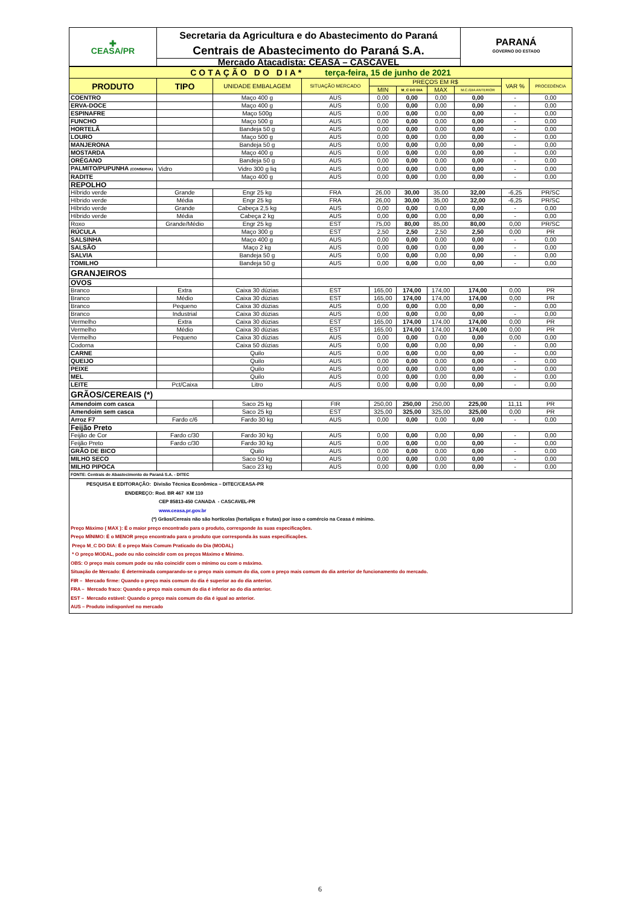| ✚ CEASA/PR | Secretaria da Agricultura e do Abastecimento do Paraná | PARANÁ GOVERNO DO ESTADO |
| | Centrais de Abastecimento do Paraná S.A. | |
| | Mercado Atacadista: CEASA – CASCAVEL | |
| COTAÇÃO DO DIA* terça-feira, 15 de junho de 2021 | | | | | | | | | |
| PRODUTO | TIPO | UNIDADE EMBALAGEM | SITUAÇÃO MERCADO | PREÇOS EM R$ | | | | VAR % | PROCEDÊNCIA |
| | | | | MIN | M_C DO DIA | MAX | M.C./DIA ANTERIOR | | |
| COENTRO | | Maço 400 g | AUS | 0,00 | 0,00 | 0,00 | 0,00 | - | 0,00 |
| ERVA-DOCE | | Maço 400 g | AUS | 0,00 | 0,00 | 0,00 | 0,00 | - | 0,00 |
| ESPINAFRE | | Maço 500g | AUS | 0,00 | 0,00 | 0,00 | 0,00 | - | 0,00 |
| FUNCHO | | Maço 500 g | AUS | 0,00 | 0,00 | 0,00 | 0,00 | - | 0,00 |
| HORTELÃ | | Bandeja 50 g | AUS | 0,00 | 0,00 | 0,00 | 0,00 | - | 0,00 |
| LOURO | | Maço 500 g | AUS | 0,00 | 0,00 | 0,00 | 0,00 | - | 0,00 |
| MANJERONA | | Bandeja 50 g | AUS | 0,00 | 0,00 | 0,00 | 0,00 | - | 0,00 |
| MOSTARDA | | Maço 400 g | AUS | 0,00 | 0,00 | 0,00 | 0,00 | - | 0,00 |
| ORÉGANO | | Bandeja 50 g | AUS | 0,00 | 0,00 | 0,00 | 0,00 | - | 0,00 |
| PALMITO/PUPUNHA (CONSERVA) | Vidro | Vidro 300 g liq | AUS | 0,00 | 0,00 | 0,00 | 0,00 | - | 0,00 |
| RADITE | | Maço 400 g | AUS | 0,00 | 0,00 | 0,00 | 0,00 | - | 0,00 |
| REPOLHO | | | | | | | | | |
| Híbrido verde | Grande | Engr 25 kg | FRA | 26,00 | 30,00 | 35,00 | 32,00 | -6,25 | PR/SC |
| Híbrido verde | Média | Engr 25 kg | FRA | 26,00 | 30,00 | 35,00 | 32,00 | -6,25 | PR/SC |
| Híbrido verde | Grande | Cabeça 2,5 kg | AUS | 0,00 | 0,00 | 0,00 | 0,00 | - | 0,00 |
| Híbrido verde | Média | Cabeça 2 kg | AUS | 0,00 | 0,00 | 0,00 | 0,00 | - | 0,00 |
| Roxo | Grande/Médio | Engr 25 kg | EST | 75,00 | 80,00 | 85,00 | 80,00 | 0,00 | PR/SC |
| RÚCULA | | Maço 300 g | EST | 2,50 | 2,50 | 2,50 | 2,50 | 0,00 | PR |
| SALSINHA | | Maço 400 g | AUS | 0,00 | 0,00 | 0,00 | 0,00 | - | 0,00 |
| SALSÃO | | Maço 2 kg | AUS | 0,00 | 0,00 | 0,00 | 0,00 | - | 0,00 |
| SALVIA | | Bandeja 50 g | AUS | 0,00 | 0,00 | 0,00 | 0,00 | - | 0,00 |
| TOMILHO | | Bandeja 50 g | AUS | 0,00 | 0,00 | 0,00 | 0,00 | - | 0,00 |
| GRANJEIROS | | | | | | | | | |
| OVOS | | | | | | | | | |
| Branco | Extra | Caixa 30 dúzias | EST | 165,00 | 174,00 | 174,00 | 174,00 | 0,00 | PR |
| Branco | Médio | Caixa 30 dúzias | EST | 165,00 | 174,00 | 174,00 | 174,00 | 0,00 | PR |
| Branco | Pequeno | Caixa 30 dúzias | AUS | 0,00 | 0,00 | 0,00 | 0,00 | - | 0,00 |
| Branco | Industrial | Caixa 30 dúzias | AUS | 0,00 | 0,00 | 0,00 | 0,00 | - | 0,00 |
| Vermelho | Extra | Caixa 30 dúzias | EST | 165,00 | 174,00 | 174,00 | 174,00 | 0,00 | PR |
| Vermelho | Médio | Caixa 30 dúzias | EST | 165,00 | 174,00 | 174,00 | 174,00 | 0,00 | PR |
| Vermelho | Pequeno | Caixa 30 dúzias | AUS | 0,00 | 0,00 | 0,00 | 0,00 | 0,00 | 0,00 |
| Codorna | | Caixa 50 dúzias | AUS | 0,00 | 0,00 | 0,00 | 0,00 | - | 0,00 |
| CARNE | | Quilo | AUS | 0,00 | 0,00 | 0,00 | 0,00 | - | 0,00 |
| QUEIJO | | Quilo | AUS | 0,00 | 0,00 | 0,00 | 0,00 | - | 0,00 |
| PEIXE | | Quilo | AUS | 0,00 | 0,00 | 0,00 | 0,00 | - | 0,00 |
| MEL | | Quilo | AUS | 0,00 | 0,00 | 0,00 | 0,00 | - | 0,00 |
| LEITE | Pct/Caixa | Litro | AUS | 0,00 | 0,00 | 0,00 | 0,00 | - | 0,00 |
| GRÃOS/CEREAIS (*) | | | | | | | | | |
| Amendoim com casca | | Saco 25 kg | FIR | 250,00 | 250,00 | 250,00 | 225,00 | 11,11 | PR |
| Amendoim sem casca | | Saco 25 kg | EST | 325,00 | 325,00 | 325,00 | 325,00 | 0,00 | PR |
| Arroz F7 | Fardo c/6 | Fardo 30 kg | AUS | 0,00 | 0,00 | 0,00 | 0,00 | - | 0,00 |
| Feijão Preto | | | | | | | | | |
| Feijão de Cor | Fardo c/30 | Fardo 30 kg | AUS | 0,00 | 0,00 | 0,00 | 0,00 | - | 0,00 |
| Feijão Preto | Fardo c/30 | Fardo 30 kg | AUS | 0,00 | 0,00 | 0,00 | 0,00 | - | 0,00 |
| GRÃO DE BICO | | Quilo | AUS | 0,00 | 0,00 | 0,00 | 0,00 | - | 0,00 |
| MILHO SECO | | Saco 50 kg | AUS | 0,00 | 0,00 | 0,00 | 0,00 | - | 0,00 |
| MILHO PIPOCA | | Saco 23 kg | AUS | 0,00 | 0,00 | 0,00 | 0,00 | - | 0,00 |
| FONTE: Centrais de Abastecimento do Paraná S.A. - DITEC | | | | | | | | | |
PESQUISA E EDITORAÇÃO: Divisão Técnica Econômica – DITEC/CEASA-PR
ENDEREÇO: Rod. BR 467 KM 110
CEP 85813-450 CANADA - CASCAVEL-PR
www.ceasa.pr.gov.br
(*) Grãos/Cereais não são hortícolas (hortaliças e frutas) por isso o comércio na Ceasa é mínimo.
Preço Máximo ( MAX ): É o maior preço encontrado para o produto, corresponde às suas especificações.
Preço MÍNIMO: É o MENOR preço encontrado para o produto que corresponda às suas especificações.
Preço M_C DO DIA: É o preço Mais Comum Praticado do Dia (MODAL)
* O preço MODAL, pode ou não coincidir com os preços Máximo e Mínimo.
OBS: O preço mais comum pode ou não coincidir com o mínimo ou com o máximo.
Situação de Mercado: É determinada comparando-se o preço mais comum do dia, com o preço mais comum do dia anterior de funcionamento do mercado.
FIR – Mercado firme: Quando o preço mais comum do dia é superior ao do dia anterior.
FRA – Mercado fraco: Quando o preço mais comum do dia é inferior ao do dia anterior.
EST – Mercado estável: Quando o preço mais comum do dia é igual ao anterior.
AUS – Produto indisponível no mercado
6